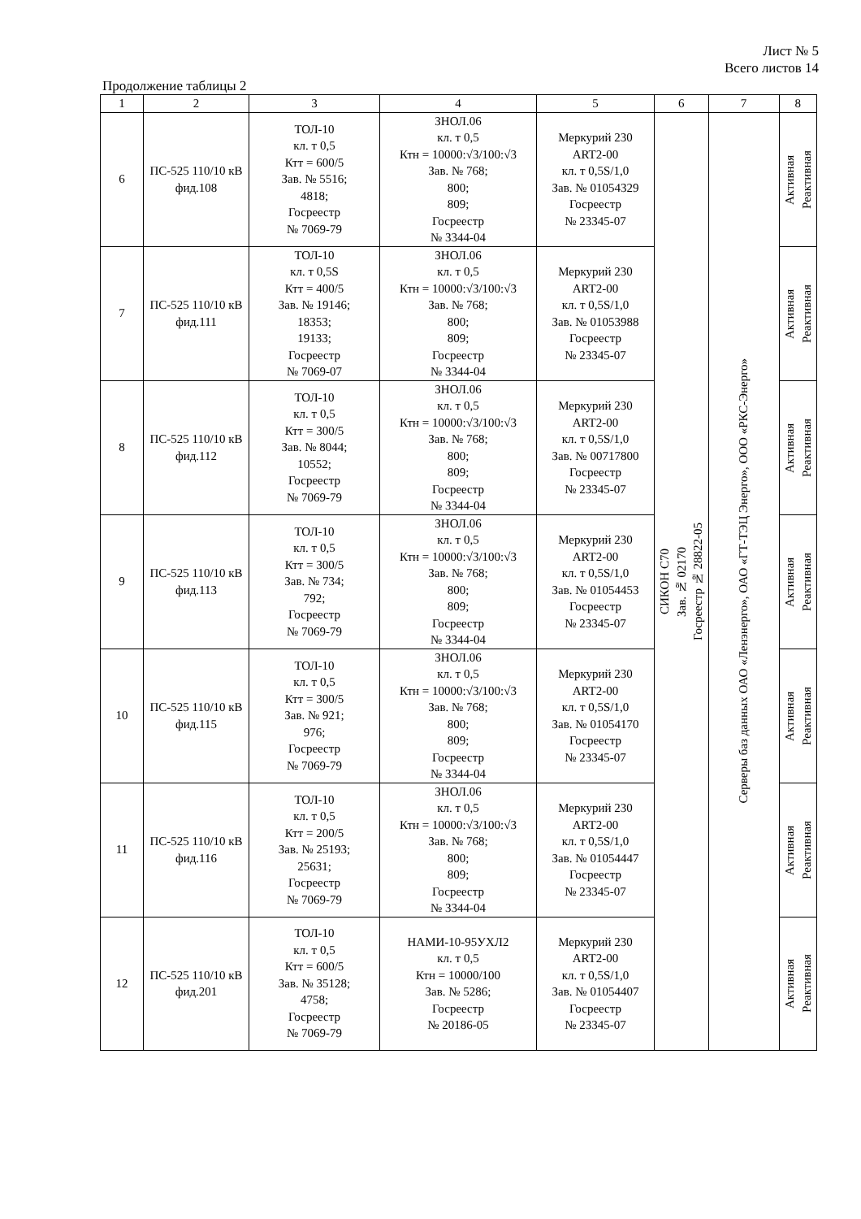Лист № 5
Всего листов 14
Продолжение таблицы 2
| 1 | 2 | 3 | 4 | 5 | 6 | 7 | 8 |
| --- | --- | --- | --- | --- | --- | --- | --- |
| 6 | ПС-525 110/10 кВ фид.108 | ТОЛ-10 кл. т 0,5 Ктт = 600/5 Зав. № 5516; 4818; Госреестр № 7069-79 | ЗНОЛ.06 кл. т 0,5 Ктн = 10000:√3/100:√3 Зав. № 768; 800; 809; Госреестр № 3344-04 | Меркурий 230 ART2-00 кл. т 0,5S/1,0 Зав. № 01054329 Госреестр № 23345-07 | СИКОН С70 Зав. № 02170 Госреестр № 28822-05 | Серверы баз данных ОАО «Ленэнерго», ОАО «ГТ-ТЭЦ Энерго», ООО «РКС-Энерго» | Активная Реактивная |
| 7 | ПС-525 110/10 кВ фид.111 | ТОЛ-10 кл. т 0,5S Ктт = 400/5 Зав. № 19146; 18353; 19133; Госреестр № 7069-07 | ЗНОЛ.06 кл. т 0,5 Ктн = 10000:√3/100:√3 Зав. № 768; 800; 809; Госреестр № 3344-04 | Меркурий 230 ART2-00 кл. т 0,5S/1,0 Зав. № 01053988 Госреестр № 23345-07 | | | Активная Реактивная |
| 8 | ПС-525 110/10 кВ фид.112 | ТОЛ-10 кл. т 0,5 Ктт = 300/5 Зав. № 8044; 10552; Госреестр № 7069-79 | ЗНОЛ.06 кл. т 0,5 Ктн = 10000:√3/100:√3 Зав. № 768; 800; 809; Госреестр № 3344-04 | Меркурий 230 ART2-00 кл. т 0,5S/1,0 Зав. № 00717800 Госреестр № 23345-07 | | | Активная Реактивная |
| 9 | ПС-525 110/10 кВ фид.113 | ТОЛ-10 кл. т 0,5 Ктт = 300/5 Зав. № 734; 792; Госреестр № 7069-79 | ЗНОЛ.06 кл. т 0,5 Ктн = 10000:√3/100:√3 Зав. № 768; 800; 809; Госреестр № 3344-04 | Меркурий 230 ART2-00 кл. т 0,5S/1,0 Зав. № 01054453 Госреестр № 23345-07 | | | Активная Реактивная |
| 10 | ПС-525 110/10 кВ фид.115 | ТОЛ-10 кл. т 0,5 Ктт = 300/5 Зав. № 921; 976; Госреестр № 7069-79 | ЗНОЛ.06 кл. т 0,5 Ктн = 10000:√3/100:√3 Зав. № 768; 800; 809; Госреестр № 3344-04 | Меркурий 230 ART2-00 кл. т 0,5S/1,0 Зав. № 01054170 Госреестр № 23345-07 | | | Активная Реактивная |
| 11 | ПС-525 110/10 кВ фид.116 | ТОЛ-10 кл. т 0,5 Ктт = 200/5 Зав. № 25193; 25631; Госреестр № 7069-79 | ЗНОЛ.06 кл. т 0,5 Ктн = 10000:√3/100:√3 Зав. № 768; 800; 809; Госреестр № 3344-04 | Меркурий 230 ART2-00 кл. т 0,5S/1,0 Зав. № 01054447 Госреестр № 23345-07 | | | Активная Реактивная |
| 12 | ПС-525 110/10 кВ фид.201 | ТОЛ-10 кл. т 0,5 Ктт = 600/5 Зав. № 35128; 4758; Госреестр № 7069-79 | НАМИ-10-95УХЛ2 кл. т 0,5 Ктн = 10000/100 Зав. № 5286; Госреестр № 20186-05 | Меркурий 230 ART2-00 кл. т 0,5S/1,0 Зав. № 01054407 Госреестр № 23345-07 | | | Активная Реактивная |